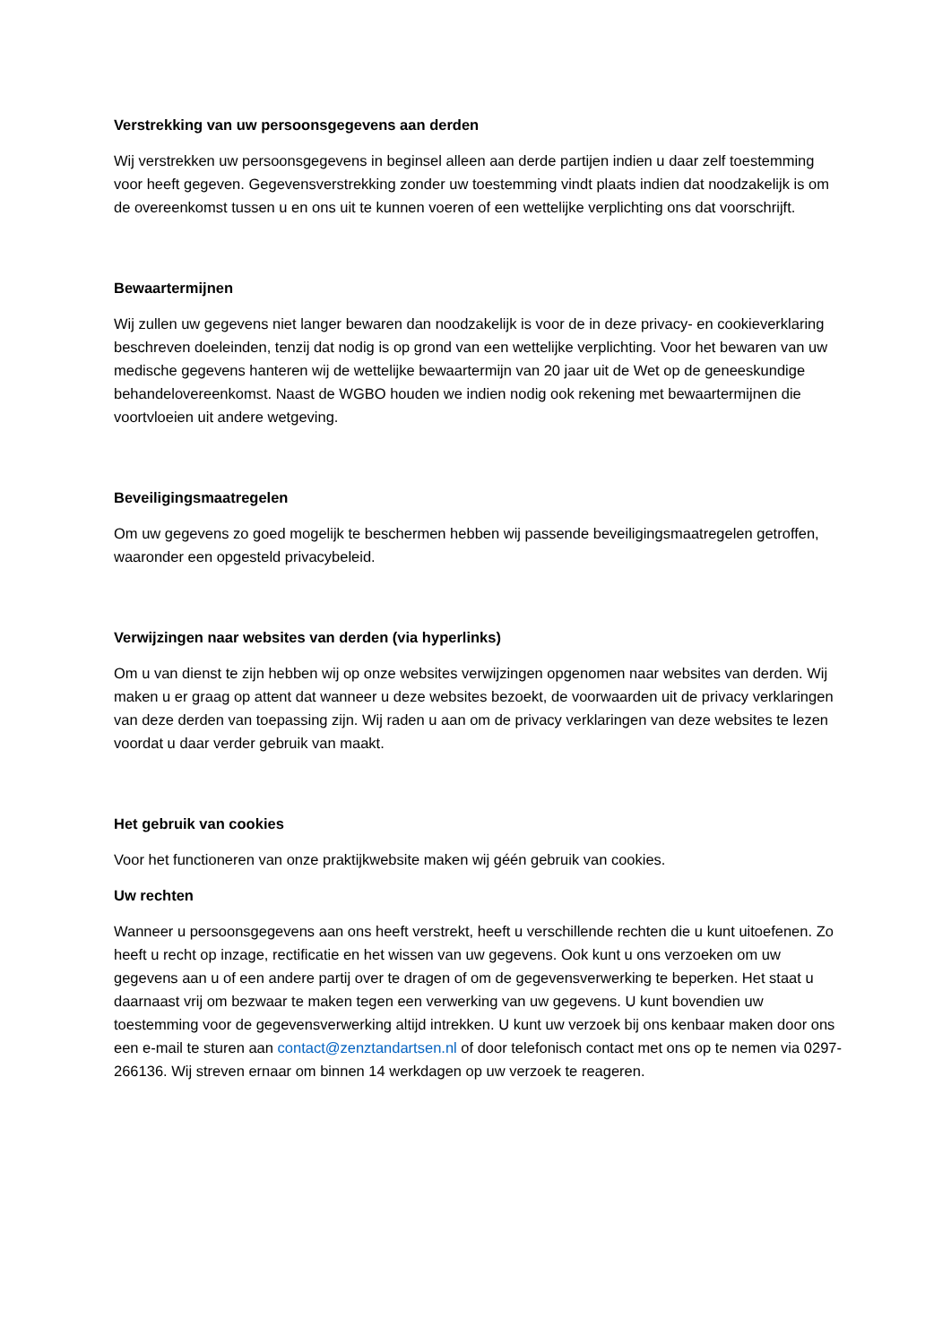Verstrekking van uw persoonsgegevens aan derden
Wij verstrekken uw persoonsgegevens in beginsel alleen aan derde partijen indien u daar zelf toestemming voor heeft gegeven. Gegevensverstrekking zonder uw toestemming vindt plaats indien dat noodzakelijk is om de overeenkomst tussen u en ons uit te kunnen voeren of een wettelijke verplichting ons dat voorschrijft.
Bewaartermijnen
Wij zullen uw gegevens niet langer bewaren dan noodzakelijk is voor de in deze privacy- en cookieverklaring beschreven doeleinden, tenzij dat nodig is op grond van een wettelijke verplichting. Voor het bewaren van uw medische gegevens hanteren wij de wettelijke bewaartermijn van 20 jaar uit de Wet op de geneeskundige behandelovereenkomst. Naast de WGBO houden we indien nodig ook rekening met bewaartermijnen die voortvloeien uit andere wetgeving.
Beveiligingsmaatregelen
Om uw gegevens zo goed mogelijk te beschermen hebben wij passende beveiligingsmaatregelen getroffen, waaronder een opgesteld privacybeleid.
Verwijzingen naar websites van derden (via hyperlinks)
Om u van dienst te zijn hebben wij op onze websites verwijzingen opgenomen naar websites van derden. Wij maken u er graag op attent dat wanneer u deze websites bezoekt, de voorwaarden uit de privacy verklaringen van deze derden van toepassing zijn. Wij raden u aan om de privacy verklaringen van deze websites te lezen voordat u daar verder gebruik van maakt.
Het gebruik van cookies
Voor het functioneren van onze praktijkwebsite maken wij géén gebruik van cookies.
Uw rechten
Wanneer u persoonsgegevens aan ons heeft verstrekt, heeft u verschillende rechten die u kunt uitoefenen. Zo heeft u recht op inzage, rectificatie en het wissen van uw gegevens. Ook kunt u ons verzoeken om uw gegevens aan u of een andere partij over te dragen of om de gegevensverwerking te beperken. Het staat u daarnaast vrij om bezwaar te maken tegen een verwerking van uw gegevens. U kunt bovendien uw toestemming voor de gegevensverwerking altijd intrekken. U kunt uw verzoek bij ons kenbaar maken door ons een e-mail te sturen aan contact@zenztandartsen.nl of door telefonisch contact met ons op te nemen via 0297-266136. Wij streven ernaar om binnen 14 werkdagen op uw verzoek te reageren.